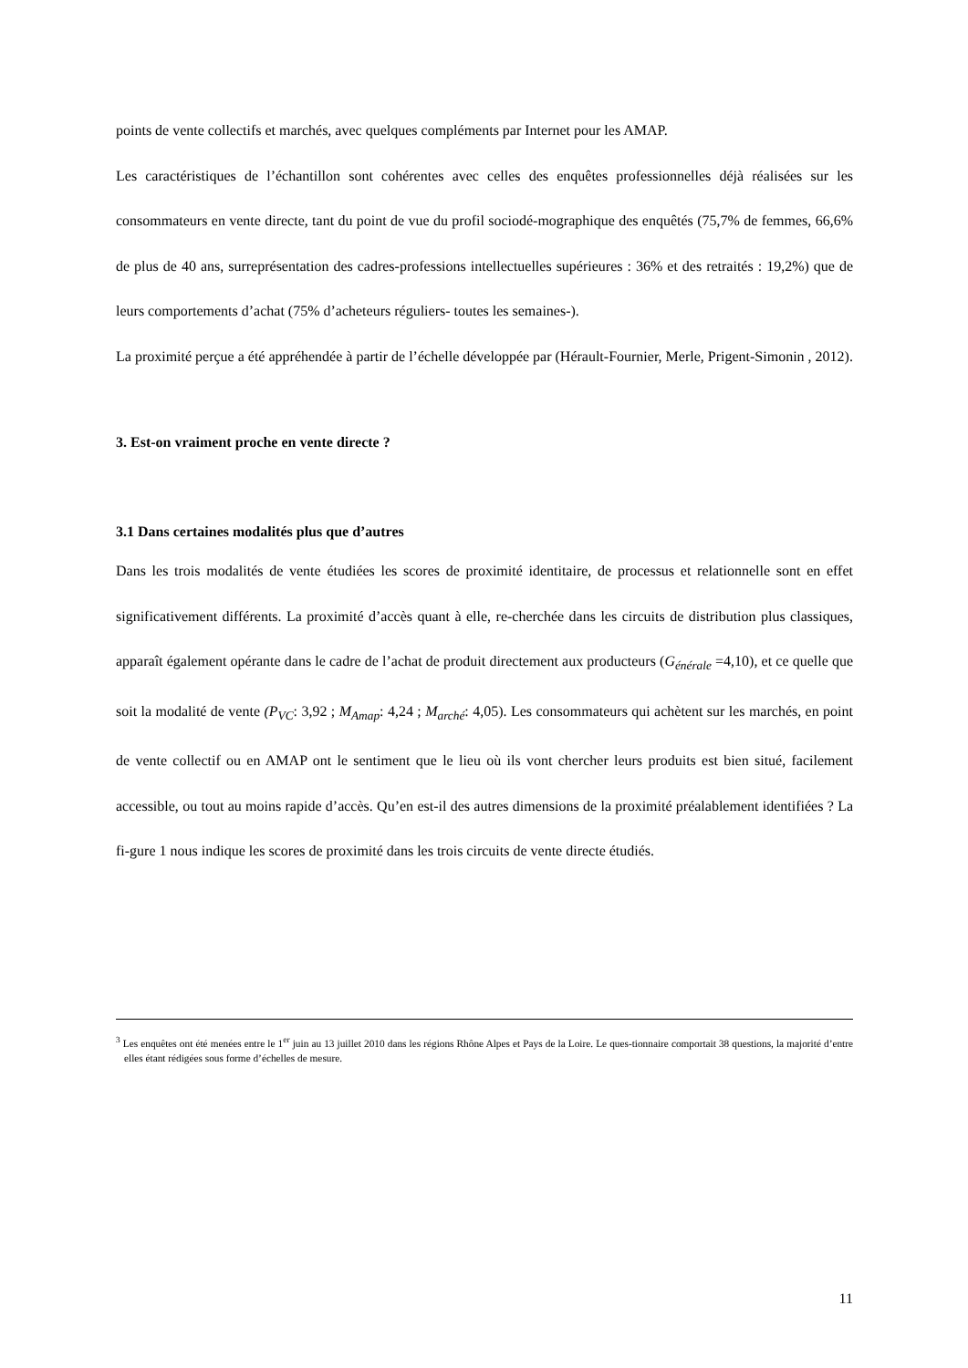points de vente collectifs et marchés, avec quelques compléments par Internet pour les AMAP.
Les caractéristiques de l’échantillon sont cohérentes avec celles des enquêtes professionnelles déjà réalisées sur les consommateurs en vente directe, tant du point de vue du profil sociodé-mographique des enquêtés (75,7% de femmes, 66,6% de plus de 40 ans, surreprésentation des cadres-professions intellectuelles supérieures : 36% et des retraités : 19,2%) que de leurs comportements d’achat (75% d’acheteurs réguliers- toutes les semaines-).
La proximité perçue a été appréhendée à partir de l’échelle développée par (Hérault-Fournier, Merle, Prigent-Simonin , 2012).
3. Est-on vraiment proche en vente directe ?
3.1 Dans certaines modalités plus que d’autres
Dans les trois modalités de vente étudiées les scores de proximité identitaire, de processus et relationnelle sont en effet significativement différents. La proximité d’accès quant à elle, re-cherchée dans les circuits de distribution plus classiques, apparaît également opérante dans le cadre de l’achat de produit directement aux producteurs (G<sub>énérale</sub> =4,10), et ce quelle que soit la modalité de vente (P<sub>VC</sub>: 3,92 ; M<sub>Amap</sub>: 4,24 ; M<sub>arché</sub>: 4,05). Les consommateurs qui achètent sur les marchés, en point de vente collectif ou en AMAP ont le sentiment que le lieu où ils vont chercher leurs produits est bien situé, facilement accessible, ou tout au moins rapide d’accès. Qu’en est-il des autres dimensions de la proximité préalablement identifiées ? La fi-gure 1 nous indique les scores de proximité dans les trois circuits de vente directe étudiés.
<sup>3</sup> Les enquêtes ont été menées entre le 1<sup>er</sup> juin au 13 juillet 2010 dans les régions Rhône Alpes et Pays de la Loire. Le ques-tionnaire comportait 38 questions, la majorité d’entre elles étant rédigées sous forme d’échelles de mesure.
11